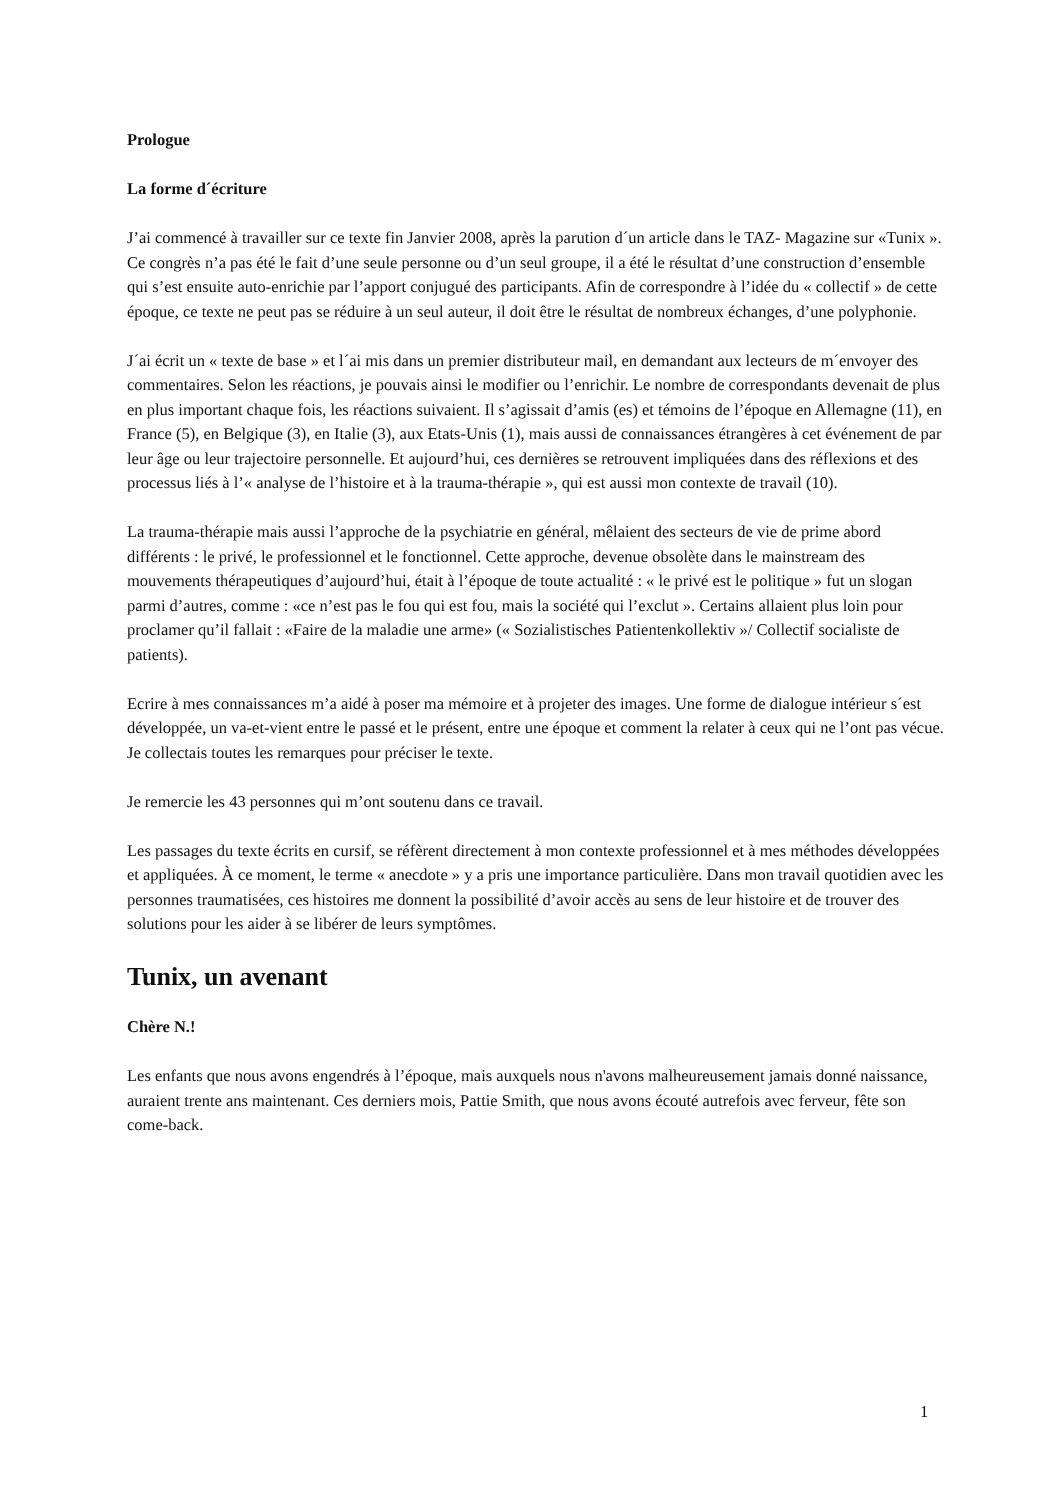Prologue
La forme d´écriture
J’ai commencé à travailler sur ce texte fin Janvier 2008, après la parution d´un article dans le TAZ- Magazine sur «Tunix ». Ce congrès n’a pas été le fait d’une seule personne ou d’un seul groupe, il a été le résultat d’une construction d’ensemble qui s’est ensuite auto-enrichie par l’apport conjugué des participants. Afin de correspondre à l’idée du « collectif » de cette époque, ce texte ne peut pas se réduire à un seul auteur, il doit être le résultat de nombreux échanges, d’une polyphonie.
J´ai écrit un « texte de base » et l´ai mis dans un premier distributeur mail, en demandant aux lecteurs de m´envoyer des commentaires. Selon les réactions, je pouvais ainsi le modifier ou l’enrichir. Le nombre de correspondants devenait de plus en plus important chaque fois, les réactions suivaient. Il s’agissait d’amis (es) et témoins de l’époque en Allemagne (11), en France (5), en Belgique (3), en Italie (3), aux Etats-Unis (1), mais aussi de connaissances étrangères à cet événement de par leur âge ou leur trajectoire personnelle. Et aujourd’hui, ces dernières se retrouvent impliquées dans des réflexions et des processus liés à l’« analyse de l’histoire et à la trauma-thérapie », qui est aussi mon contexte de travail (10).
La trauma-thérapie mais aussi l’approche de la psychiatrie en général, mêlaient des secteurs de vie de prime abord différents : le privé, le professionnel et le fonctionnel. Cette approche, devenue obsolète dans le mainstream des mouvements thérapeutiques d’aujourd’hui, était à l’époque de toute actualité : « le privé est le politique » fut un slogan parmi d’autres, comme : «ce n’est pas le fou qui est fou, mais la société qui l’exclut ». Certains allaient plus loin pour proclamer qu’il fallait : «Faire de la maladie une arme» (« Sozialistisches Patientenkollektiv »/ Collectif socialiste de patients).
Ecrire à mes connaissances m’a aidé à poser ma mémoire et à projeter des images. Une forme de dialogue intérieur s´est développée, un va-et-vient entre le passé et le présent, entre une époque et comment la relater à ceux qui ne l’ont pas vécue. Je collectais toutes les remarques pour préciser le texte.
Je remercie les 43 personnes qui m’ont soutenu dans ce travail.
Les passages du texte écrits en cursif, se réfèrent directement à mon contexte professionnel et à mes méthodes développées et appliquées. À ce moment, le terme « anecdote » y a pris une importance particulière. Dans mon travail quotidien avec les personnes traumatisées, ces histoires me donnent la possibilité d’avoir accès au sens de leur histoire et de trouver des solutions pour les aider à se libérer de leurs symptômes.
Tunix, un avenant
Chère N.!
Les enfants que nous avons engendrés à l’époque, mais auxquels nous n'avons malheureusement jamais donné naissance, auraient trente ans maintenant. Ces derniers mois, Pattie Smith, que nous avons écouté autrefois avec ferveur, fête son come-back.
1